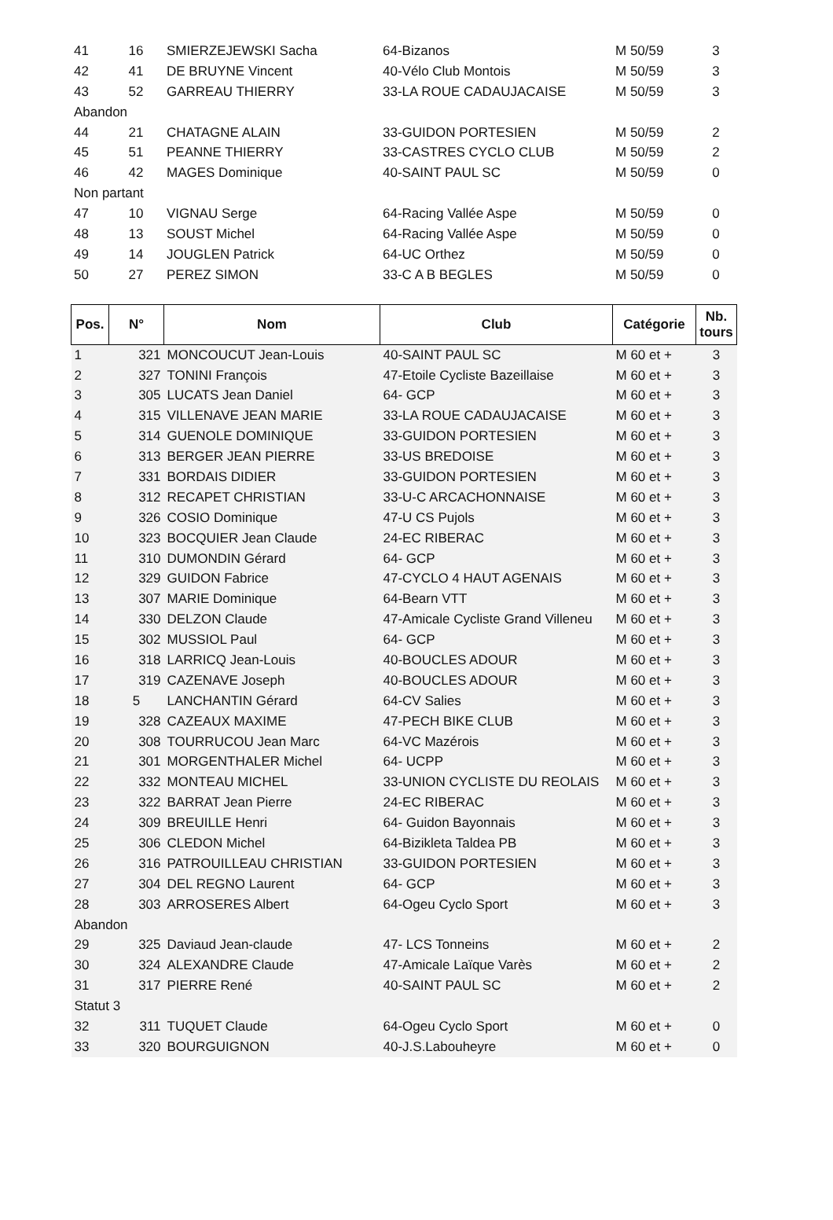| 41 | 16 | SMIERZEJEWSKI Sacha | 64-Bizanos | M 50/59 | 3 |
| 42 | 41 | DE BRUYNE Vincent | 40-Vélo Club Montois | M 50/59 | 3 |
| 43 | 52 | GARREAU THIERRY | 33-LA ROUE CADAUJACAISE | M 50/59 | 3 |
| Abandon | | | | | |
| 44 | 21 | CHATAGNE ALAIN | 33-GUIDON PORTESIEN | M 50/59 | 2 |
| 45 | 51 | PEANNE THIERRY | 33-CASTRES CYCLO CLUB | M 50/59 | 2 |
| 46 | 42 | MAGES Dominique | 40-SAINT PAUL SC | M 50/59 | 0 |
| Non partant | | | | | |
| 47 | 10 | VIGNAU Serge | 64-Racing Vallée Aspe | M 50/59 | 0 |
| 48 | 13 | SOUST Michel | 64-Racing Vallée Aspe | M 50/59 | 0 |
| 49 | 14 | JOUGLEN Patrick | 64-UC Orthez | M 50/59 | 0 |
| 50 | 27 | PEREZ SIMON | 33-C A B BEGLES | M 50/59 | 0 |
| Pos. | N° | Nom | Club | Catégorie | Nb. tours |
| --- | --- | --- | --- | --- | --- |
| 1 | 321 | MONCOUCUT Jean-Louis | 40-SAINT PAUL SC | M 60 et + | 3 |
| 2 | 327 | TONINI François | 47-Etoile Cycliste Bazeillaise | M 60 et + | 3 |
| 3 | 305 | LUCATS Jean Daniel | 64- GCP | M 60 et + | 3 |
| 4 | 315 | VILLENAVE JEAN MARIE | 33-LA ROUE CADAUJACAISE | M 60 et + | 3 |
| 5 | 314 | GUENOLE DOMINIQUE | 33-GUIDON PORTESIEN | M 60 et + | 3 |
| 6 | 313 | BERGER JEAN PIERRE | 33-US BREDOISE | M 60 et + | 3 |
| 7 | 331 | BORDAIS DIDIER | 33-GUIDON PORTESIEN | M 60 et + | 3 |
| 8 | 312 | RECAPET CHRISTIAN | 33-U-C ARCACHONNAISE | M 60 et + | 3 |
| 9 | 326 | COSIO Dominique | 47-U CS Pujols | M 60 et + | 3 |
| 10 | 323 | BOCQUIER Jean Claude | 24-EC RIBERAC | M 60 et + | 3 |
| 11 | 310 | DUMONDIN Gérard | 64- GCP | M 60 et + | 3 |
| 12 | 329 | GUIDON Fabrice | 47-CYCLO 4 HAUT AGENAIS | M 60 et + | 3 |
| 13 | 307 | MARIE Dominique | 64-Bearn VTT | M 60 et + | 3 |
| 14 | 330 | DELZON Claude | 47-Amicale Cycliste Grand Villeneu | M 60 et + | 3 |
| 15 | 302 | MUSSIOL Paul | 64- GCP | M 60 et + | 3 |
| 16 | 318 | LARRICQ Jean-Louis | 40-BOUCLES ADOUR | M 60 et + | 3 |
| 17 | 319 | CAZENAVE Joseph | 40-BOUCLES ADOUR | M 60 et + | 3 |
| 18 | 5 | LANCHANTIN Gérard | 64-CV Salies | M 60 et + | 3 |
| 19 | 328 | CAZEAUX MAXIME | 47-PECH BIKE CLUB | M 60 et + | 3 |
| 20 | 308 | TOURRUCOU Jean Marc | 64-VC Mazérois | M 60 et + | 3 |
| 21 | 301 | MORGENTHALER Michel | 64- UCPP | M 60 et + | 3 |
| 22 | 332 | MONTEAU MICHEL | 33-UNION CYCLISTE DU REOLAIS | M 60 et + | 3 |
| 23 | 322 | BARRAT Jean Pierre | 24-EC RIBERAC | M 60 et + | 3 |
| 24 | 309 | BREUILLE Henri | 64- Guidon Bayonnais | M 60 et + | 3 |
| 25 | 306 | CLEDON Michel | 64-Bizikleta Taldea PB | M 60 et + | 3 |
| 26 | 316 | PATROUILLEAU CHRISTIAN | 33-GUIDON PORTESIEN | M 60 et + | 3 |
| 27 | 304 | DEL REGNO Laurent | 64- GCP | M 60 et + | 3 |
| 28 | 303 | ARROSERES Albert | 64-Ogeu Cyclo Sport | M 60 et + | 3 |
| Abandon | | | | | |
| 29 | 325 | Daviaud Jean-claude | 47- LCS Tonneins | M 60 et + | 2 |
| 30 | 324 | ALEXANDRE Claude | 47-Amicale Laïque Varès | M 60 et + | 2 |
| 31 | 317 | PIERRE René | 40-SAINT PAUL SC | M 60 et + | 2 |
| Statut 3 | | | | | |
| 32 | 311 | TUQUET Claude | 64-Ogeu Cyclo Sport | M 60 et + | 0 |
| 33 | 320 | BOURGUIGNON | 40-J.S.Labouheyre | M 60 et + | 0 |